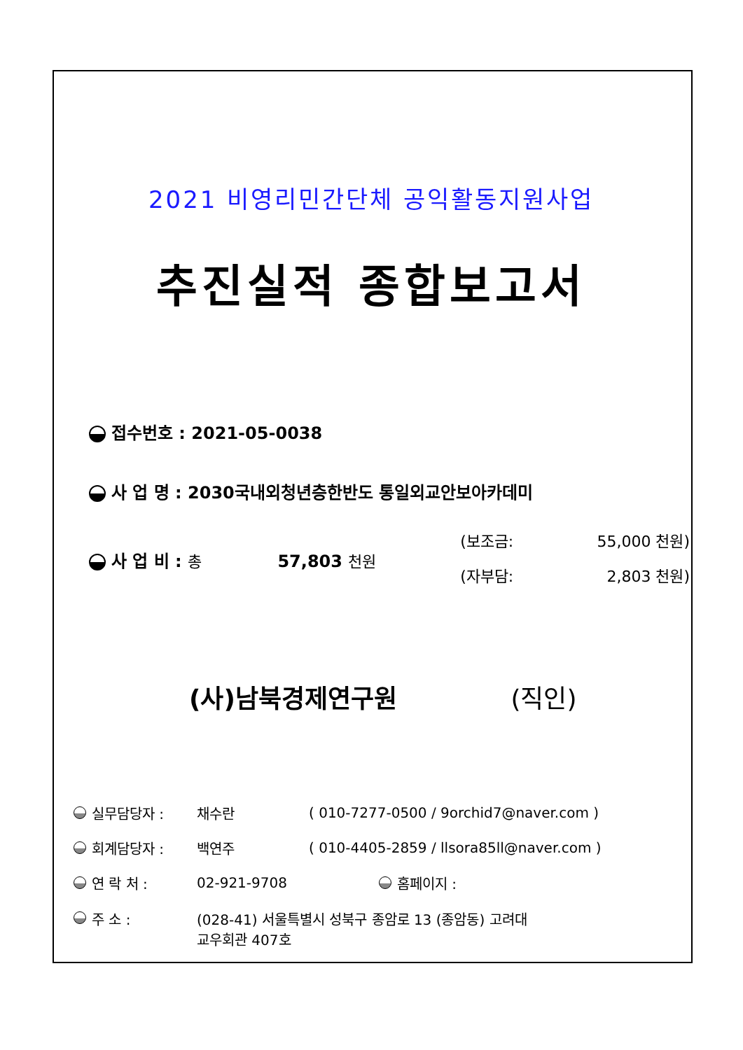2021 비영리민간단체 공익활동지원사업
추진실적 종합보고서
접수번호 : 2021-05-0038
사 업 명 : 2030국내외청년층한반도 통일외교안보아카데미
사 업 비 : 총 57,803 천원
(보조금: 55,000 천원)
(자부담: 2,803 천원)
(사)남북경제연구원 (직인)
실무담당자 : 채수란 ( 010-7277-0500 / 9orchid7@naver.com )
회계담당자 : 백연주 ( 010-4405-2859 / llsora85ll@naver.com )
연 락 처 : 02-921-9708 홈페이지 :
주 소 : (028-41) 서울특별시 성북구 종암로 13 (종암동) 고려대
교우회관 407호